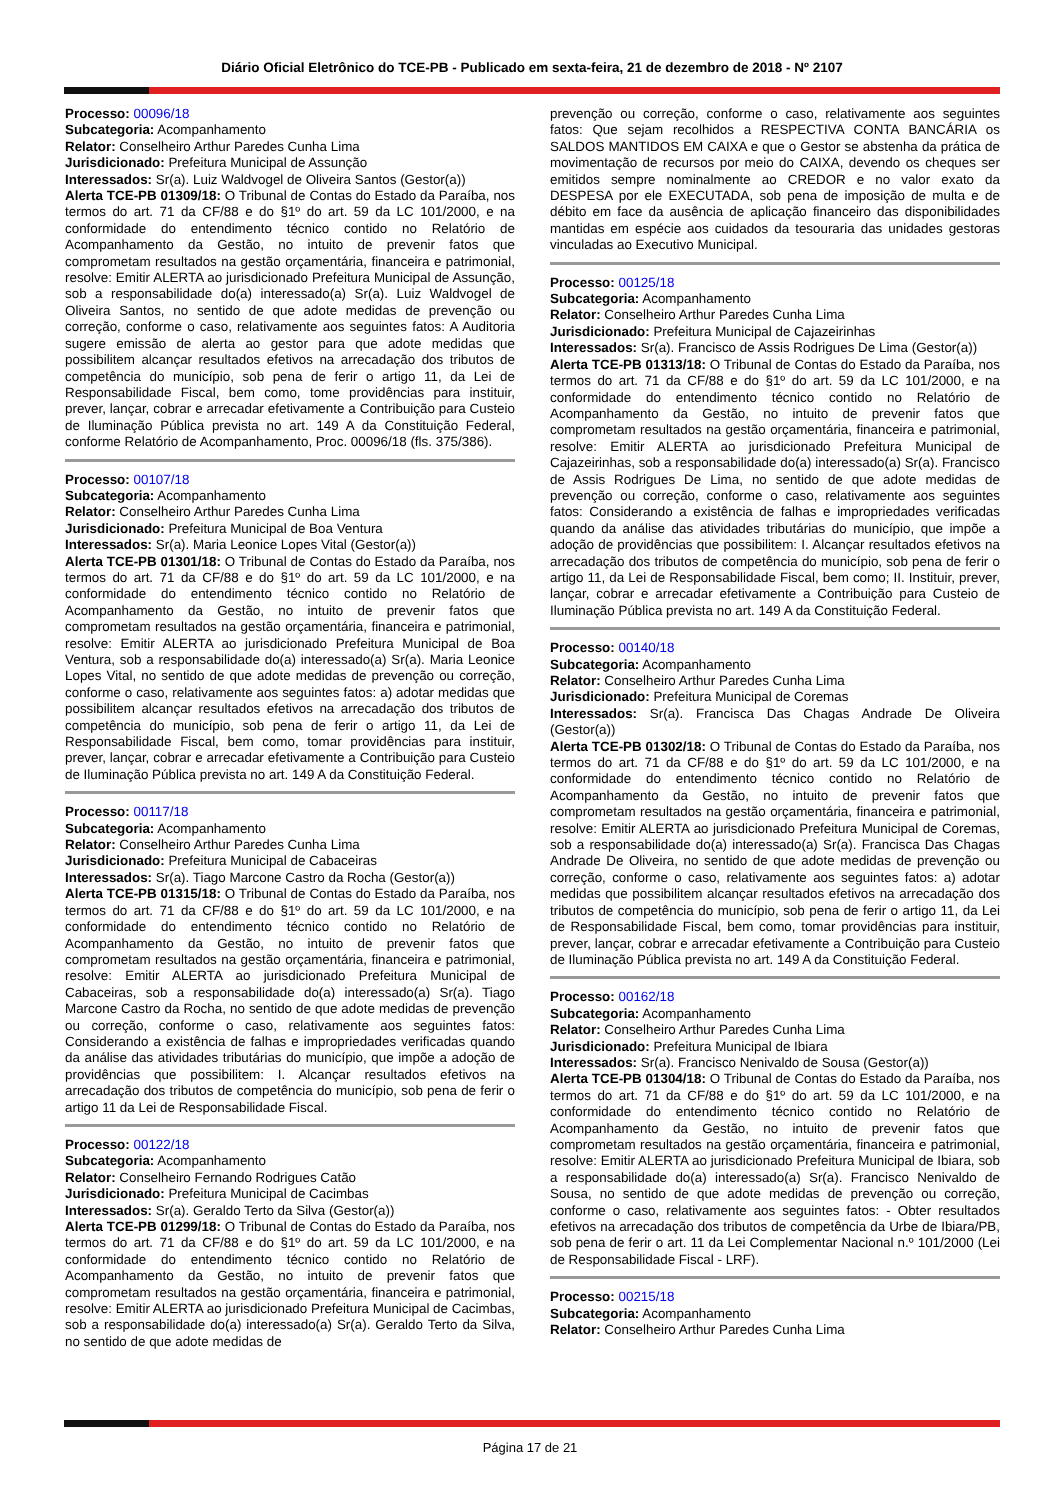Diário Oficial Eletrônico do TCE-PB - Publicado em sexta-feira, 21 de dezembro de 2018 - Nº 2107
Processo: 00096/18
Subcategoria: Acompanhamento
Relator: Conselheiro Arthur Paredes Cunha Lima
Jurisdicionado: Prefeitura Municipal de Assunção
Interessados: Sr(a). Luiz Waldvogel de Oliveira Santos (Gestor(a))
Alerta TCE-PB 01309/18: O Tribunal de Contas do Estado da Paraíba, nos termos do art. 71 da CF/88 e do §1º do art. 59 da LC 101/2000, e na conformidade do entendimento técnico contido no Relatório de Acompanhamento da Gestão, no intuito de prevenir fatos que comprometam resultados na gestão orçamentária, financeira e patrimonial, resolve: Emitir ALERTA ao jurisdicionado Prefeitura Municipal de Assunção, sob a responsabilidade do(a) interessado(a) Sr(a). Luiz Waldvogel de Oliveira Santos, no sentido de que adote medidas de prevenção ou correção, conforme o caso, relativamente aos seguintes fatos: A Auditoria sugere emissão de alerta ao gestor para que adote medidas que possibilitem alcançar resultados efetivos na arrecadação dos tributos de competência do município, sob pena de ferir o artigo 11, da Lei de Responsabilidade Fiscal, bem como, tome providências para instituir, prever, lançar, cobrar e arrecadar efetivamente a Contribuição para Custeio de Iluminação Pública prevista no art. 149 A da Constituição Federal, conforme Relatório de Acompanhamento, Proc. 00096/18 (fls. 375/386).
Processo: 00107/18
Subcategoria: Acompanhamento
Relator: Conselheiro Arthur Paredes Cunha Lima
Jurisdicionado: Prefeitura Municipal de Boa Ventura
Interessados: Sr(a). Maria Leonice Lopes Vital (Gestor(a))
Alerta TCE-PB 01301/18: O Tribunal de Contas do Estado da Paraíba, nos termos do art. 71 da CF/88 e do §1º do art. 59 da LC 101/2000, e na conformidade do entendimento técnico contido no Relatório de Acompanhamento da Gestão, no intuito de prevenir fatos que comprometam resultados na gestão orçamentária, financeira e patrimonial, resolve: Emitir ALERTA ao jurisdicionado Prefeitura Municipal de Boa Ventura, sob a responsabilidade do(a) interessado(a) Sr(a). Maria Leonice Lopes Vital, no sentido de que adote medidas de prevenção ou correção, conforme o caso, relativamente aos seguintes fatos: a) adotar medidas que possibilitem alcançar resultados efetivos na arrecadação dos tributos de competência do município, sob pena de ferir o artigo 11, da Lei de Responsabilidade Fiscal, bem como, tomar providências para instituir, prever, lançar, cobrar e arrecadar efetivamente a Contribuição para Custeio de Iluminação Pública prevista no art. 149 A da Constituição Federal.
Processo: 00117/18
Subcategoria: Acompanhamento
Relator: Conselheiro Arthur Paredes Cunha Lima
Jurisdicionado: Prefeitura Municipal de Cabaceiras
Interessados: Sr(a). Tiago Marcone Castro da Rocha (Gestor(a))
Alerta TCE-PB 01315/18: O Tribunal de Contas do Estado da Paraíba, nos termos do art. 71 da CF/88 e do §1º do art. 59 da LC 101/2000, e na conformidade do entendimento técnico contido no Relatório de Acompanhamento da Gestão, no intuito de prevenir fatos que comprometam resultados na gestão orçamentária, financeira e patrimonial, resolve: Emitir ALERTA ao jurisdicionado Prefeitura Municipal de Cabaceiras, sob a responsabilidade do(a) interessado(a) Sr(a). Tiago Marcone Castro da Rocha, no sentido de que adote medidas de prevenção ou correção, conforme o caso, relativamente aos seguintes fatos: Considerando a existência de falhas e impropriedades verificadas quando da análise das atividades tributárias do município, que impõe a adoção de providências que possibilitem: I. Alcançar resultados efetivos na arrecadação dos tributos de competência do município, sob pena de ferir o artigo 11 da Lei de Responsabilidade Fiscal.
Processo: 00122/18
Subcategoria: Acompanhamento
Relator: Conselheiro Fernando Rodrigues Catão
Jurisdicionado: Prefeitura Municipal de Cacimbas
Interessados: Sr(a). Geraldo Terto da Silva (Gestor(a))
Alerta TCE-PB 01299/18: O Tribunal de Contas do Estado da Paraíba, nos termos do art. 71 da CF/88 e do §1º do art. 59 da LC 101/2000, e na conformidade do entendimento técnico contido no Relatório de Acompanhamento da Gestão, no intuito de prevenir fatos que comprometam resultados na gestão orçamentária, financeira e patrimonial, resolve: Emitir ALERTA ao jurisdicionado Prefeitura Municipal de Cacimbas, sob a responsabilidade do(a) interessado(a) Sr(a). Geraldo Terto da Silva, no sentido de que adote medidas de
prevenção ou correção, conforme o caso, relativamente aos seguintes fatos: Que sejam recolhidos a RESPECTIVA CONTA BANCÁRIA os SALDOS MANTIDOS EM CAIXA e que o Gestor se abstenha da prática de movimentação de recursos por meio do CAIXA, devendo os cheques ser emitidos sempre nominalmente ao CREDOR e no valor exato da DESPESA por ele EXECUTADA, sob pena de imposição de multa e de débito em face da ausência de aplicação financeiro das disponibilidades mantidas em espécie aos cuidados da tesouraria das unidades gestoras vinculadas ao Executivo Municipal.
Processo: 00125/18
Subcategoria: Acompanhamento
Relator: Conselheiro Arthur Paredes Cunha Lima
Jurisdicionado: Prefeitura Municipal de Cajazeirinhas
Interessados: Sr(a). Francisco de Assis Rodrigues De Lima (Gestor(a))
Alerta TCE-PB 01313/18: O Tribunal de Contas do Estado da Paraíba, nos termos do art. 71 da CF/88 e do §1º do art. 59 da LC 101/2000, e na conformidade do entendimento técnico contido no Relatório de Acompanhamento da Gestão, no intuito de prevenir fatos que comprometam resultados na gestão orçamentária, financeira e patrimonial, resolve: Emitir ALERTA ao jurisdicionado Prefeitura Municipal de Cajazeirinhas, sob a responsabilidade do(a) interessado(a) Sr(a). Francisco de Assis Rodrigues De Lima, no sentido de que adote medidas de prevenção ou correção, conforme o caso, relativamente aos seguintes fatos: Considerando a existência de falhas e impropriedades verificadas quando da análise das atividades tributárias do município, que impõe a adoção de providências que possibilitem: I. Alcançar resultados efetivos na arrecadação dos tributos de competência do município, sob pena de ferir o artigo 11, da Lei de Responsabilidade Fiscal, bem como; II. Instituir, prever, lançar, cobrar e arrecadar efetivamente a Contribuição para Custeio de Iluminação Pública prevista no art. 149 A da Constituição Federal.
Processo: 00140/18
Subcategoria: Acompanhamento
Relator: Conselheiro Arthur Paredes Cunha Lima
Jurisdicionado: Prefeitura Municipal de Coremas
Interessados: Sr(a). Francisca Das Chagas Andrade De Oliveira (Gestor(a))
Alerta TCE-PB 01302/18: O Tribunal de Contas do Estado da Paraíba, nos termos do art. 71 da CF/88 e do §1º do art. 59 da LC 101/2000, e na conformidade do entendimento técnico contido no Relatório de Acompanhamento da Gestão, no intuito de prevenir fatos que comprometam resultados na gestão orçamentária, financeira e patrimonial, resolve: Emitir ALERTA ao jurisdicionado Prefeitura Municipal de Coremas, sob a responsabilidade do(a) interessado(a) Sr(a). Francisca Das Chagas Andrade De Oliveira, no sentido de que adote medidas de prevenção ou correção, conforme o caso, relativamente aos seguintes fatos: a) adotar medidas que possibilitem alcançar resultados efetivos na arrecadação dos tributos de competência do município, sob pena de ferir o artigo 11, da Lei de Responsabilidade Fiscal, bem como, tomar providências para instituir, prever, lançar, cobrar e arrecadar efetivamente a Contribuição para Custeio de Iluminação Pública prevista no art. 149 A da Constituição Federal.
Processo: 00162/18
Subcategoria: Acompanhamento
Relator: Conselheiro Arthur Paredes Cunha Lima
Jurisdicionado: Prefeitura Municipal de Ibiara
Interessados: Sr(a). Francisco Nenivaldo de Sousa (Gestor(a))
Alerta TCE-PB 01304/18: O Tribunal de Contas do Estado da Paraíba, nos termos do art. 71 da CF/88 e do §1º do art. 59 da LC 101/2000, e na conformidade do entendimento técnico contido no Relatório de Acompanhamento da Gestão, no intuito de prevenir fatos que comprometam resultados na gestão orçamentária, financeira e patrimonial, resolve: Emitir ALERTA ao jurisdicionado Prefeitura Municipal de Ibiara, sob a responsabilidade do(a) interessado(a) Sr(a). Francisco Nenivaldo de Sousa, no sentido de que adote medidas de prevenção ou correção, conforme o caso, relativamente aos seguintes fatos: - Obter resultados efetivos na arrecadação dos tributos de competência da Urbe de Ibiara/PB, sob pena de ferir o art. 11 da Lei Complementar Nacional n.º 101/2000 (Lei de Responsabilidade Fiscal - LRF).
Processo: 00215/18
Subcategoria: Acompanhamento
Relator: Conselheiro Arthur Paredes Cunha Lima
Página 17 de 21